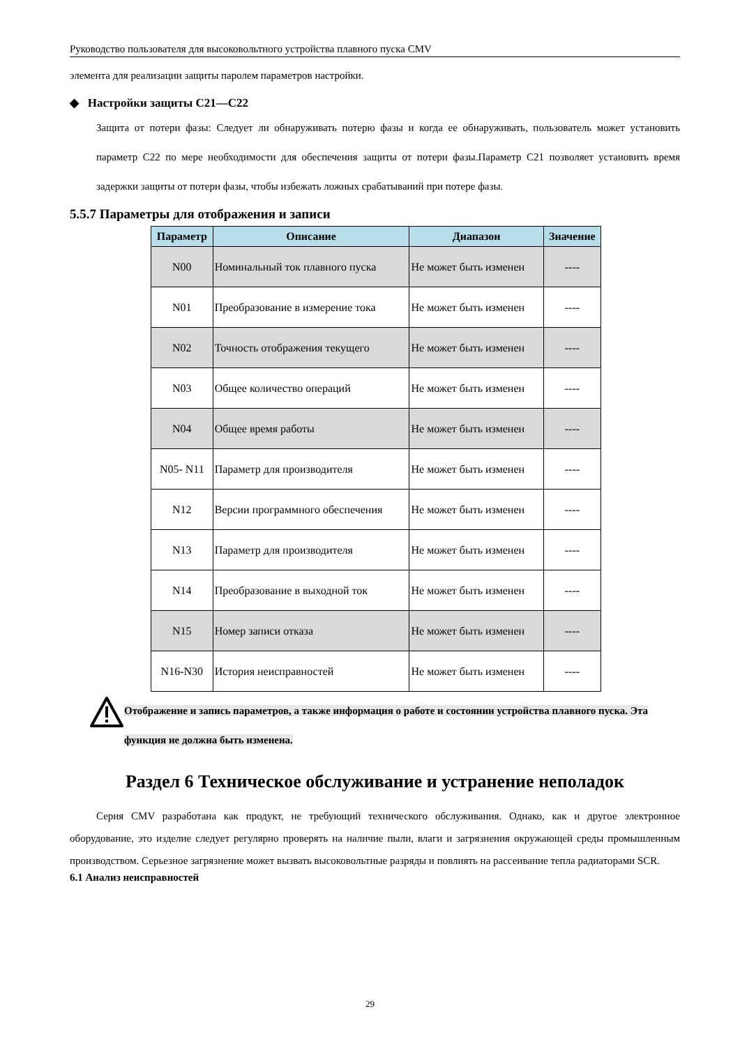Руководство пользователя для высоковольтного устройства плавного пуска CMV
элемента для реализации защиты паролем параметров настройки.
◆ Настройки защиты C21—C22
Защита от потери фазы: Следует ли обнаруживать потерю фазы и когда ее обнаруживать, пользователь может установить параметр C22 по мере необходимости для обеспечения защиты от потери фазы.Параметр C21 позволяет установить время задержки защиты от потери фазы, чтобы избежать ложных срабатываний при потере фазы.
5.5.7 Параметры для отображения и записи
| Параметр | Описание | Диапазон | Значение |
| --- | --- | --- | --- |
| N00 | Номинальный ток плавного пуска | Не может быть изменен | ---- |
| N01 | Преобразование в измерение тока | Не может быть изменен | ---- |
| N02 | Точность отображения текущего | Не может быть изменен | ---- |
| N03 | Общее количество операций | Не может быть изменен | ---- |
| N04 | Общее время работы | Не может быть изменен | ---- |
| N05- N11 | Параметр для производителя | Не может быть изменен | ---- |
| N12 | Версии программного обеспечения | Не может быть изменен | ---- |
| N13 | Параметр для производителя | Не может быть изменен | ---- |
| N14 | Преобразование в выходной ток | Не может быть изменен | ---- |
| N15 | Номер записи отказа | Не может быть изменен | ---- |
| N16-N30 | История неисправностей | Не может быть изменен | ---- |
Отображение и запись параметров, а также информация о работе и состоянии устройства плавного пуска. Эта функция не должна быть изменена.
Раздел 6 Техническое обслуживание и устранение неполадок
Серия CMV разработана как продукт, не требующий технического обслуживания. Однако, как и другое электронное оборудование, это изделие следует регулярно проверять на наличие пыли, влаги и загрязнения окружающей среды промышленным производством. Серьезное загрязнение может вызвать высоковольтные разряды и повлиять на рассеивание тепла радиаторами SCR.
6.1 Анализ неисправностей
29